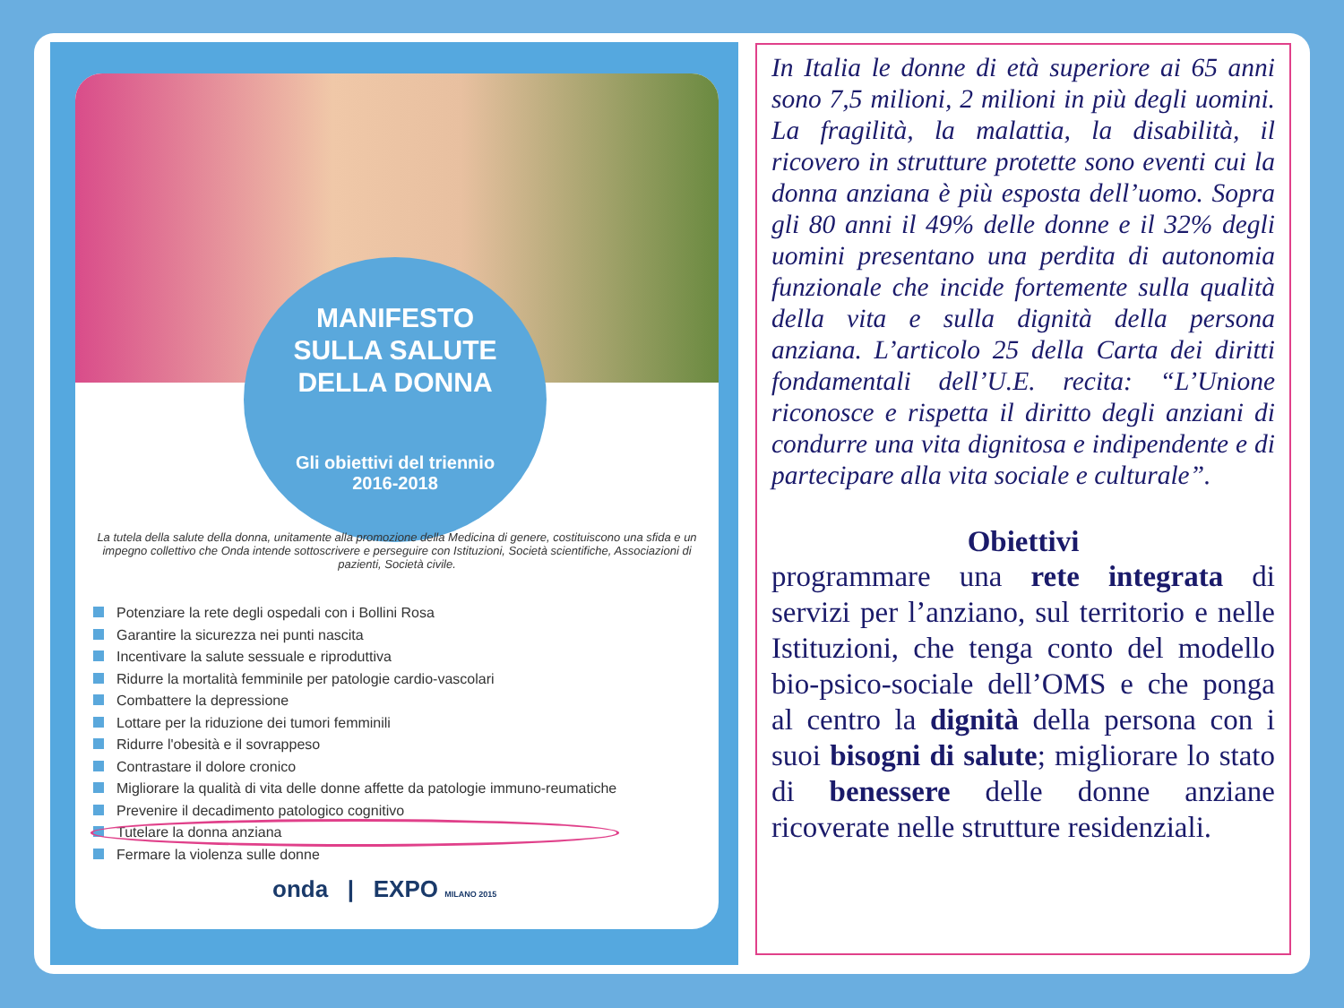MANIFESTO
SULLA SALUTE
DELLA DONNA
Gli obiettivi del triennio
2016-2018
La tutela della salute della donna, unitamente alla promozione della Medicina di genere, costituiscono una sfida e un impegno collettivo che Onda intende sottoscrivere e perseguire con Istituzioni, Società scientifiche, Associazioni di pazienti, Società civile.
Potenziare la rete degli ospedali con i Bollini Rosa
Garantire la sicurezza nei punti nascita
Incentivare la salute sessuale e riproduttiva
Ridurre la mortalità femminile per patologie cardio-vascolari
Combattere la depressione
Lottare per la riduzione dei tumori femminili
Ridurre l'obesità e il sovrappeso
Contrastare il dolore cronico
Migliorare la qualità di vita delle donne affette da patologie immuno-reumatiche
Prevenire il decadimento patologico cognitivo
Tutelare la donna anziana
Fermare la violenza sulle donne
onda | EXPO MILANO 2015
In Italia le donne di età superiore ai 65 anni sono 7,5 milioni, 2 milioni in più degli uomini. La fragilità, la malattia, la disabilità, il ricovero in strutture protette sono eventi cui la donna anziana è più esposta dell’uomo. Sopra gli 80 anni il 49% delle donne e il 32% degli uomini presentano una perdita di autonomia funzionale che incide fortemente sulla qualità della vita e sulla dignità della persona anziana. L’articolo 25 della Carta dei diritti fondamentali dell’U.E. recita: “L’Unione riconosce e rispetta il diritto degli anziani di condurre una vita dignitosa e indipendente e di partecipare alla vita sociale e culturale”.
Obiettivi
programmare una rete integrata di servizi per l’anziano, sul territorio e nelle Istituzioni, che tenga conto del modello bio-psico-sociale dell’OMS e che ponga al centro la dignità della persona con i suoi bisogni di salute; migliorare lo stato di benessere delle donne anziane ricoverate nelle strutture residenziali.